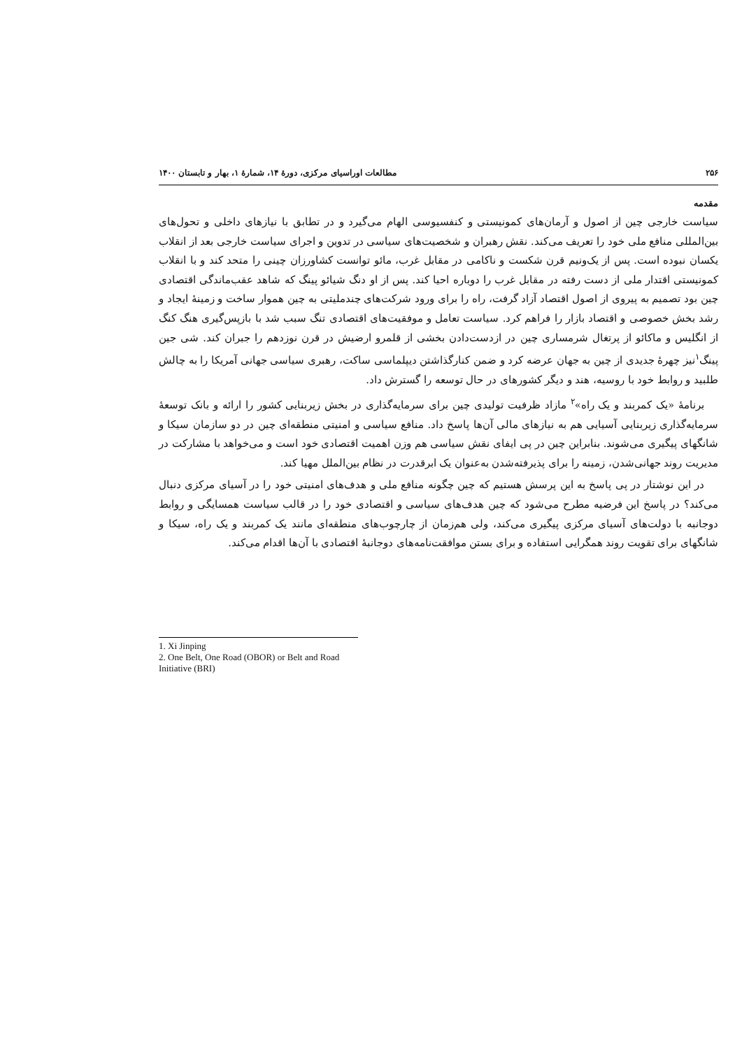۲۵۶ مطالعات اوراسیای مرکزی، دورهٔ ۱۴، شمارهٔ ۱، بهار و تابستان ۱۴۰۰
مقدمه
سیاست خارجی چین از اصول و آرمان‌های کمونیستی و کنفسیوسی الهام می‌گیرد و در تطابق با نیازهای داخلی و تحول‌های بین‌المللی منافع ملی خود را تعریف می‌کند. نقش رهبران و شخصیت‌های سیاسی در تدوین و اجرای سیاست خارجی بعد از انقلاب یکسان نبوده است. پس از یک‌ونیم قرن شکست و ناکامی در مقابل غرب، مائو توانست کشاورزان چینی را متحد کند و با انقلاب کمونیستی اقتدار ملی از دست رفته در مقابل غرب را دوباره احیا کند. پس از او دنگ شیائو پینگ که شاهد عقب‌ماندگی اقتصادی چین بود تصمیم به پیروی از اصول اقتصاد آزاد گرفت، راه را برای ورود شرکت‌های چندملیتی به چین هموار ساخت و زمینهٔ ایجاد و رشد بخش خصوصی و اقتصاد بازار را فراهم کرد. سیاست تعامل و موفقیت‌های اقتصادی تنگ سبب شد با بازپس‌گیری هنگ کنگ از انگلیس و ماکائو از پرتغال شرمساری چین در ازدست‌دادن بخشی از قلمرو ارضیش در قرن نوزدهم را جبران کند. شی جین پینگ<sup>۱</sup>نیز چهرهٔ جدیدی از چین به جهان عرضه کرد و ضمن کنارگذاشتن دیپلماسی ساکت، رهبری سیاسی جهانی آمریکا را به چالش طلبید و روابط خود با روسیه، هند و دیگر کشورهای در حال توسعه را گسترش داد.
برنامهٔ «یک کمربند و یک راه»<sup>۲</sup> مازاد ظرفیت تولیدی چین برای سرمایه‌گذاری در بخش زیربنایی کشور را ارائه و بانک توسعهٔ سرمایه‌گذاری زیربنایی آسیایی هم به نیازهای مالی آن‌ها پاسخ داد. منافع سیاسی و امنیتی منطقه‌ای چین در دو سازمان سیکا و شانگهای پیگیری می‌شوند. بنابراین چین در پی ایفای نقش سیاسی هم وزن اهمیت اقتصادی خود است و می‌خواهد با مشارکت در مدیریت روند جهانی‌شدن، زمینه را برای پذیرفته‌شدن به‌عنوان یک ابرقدرت در نظام بین‌الملل مهیا کند.
در این نوشتار در پی پاسخ به این پرسش هستیم که چین چگونه منافع ملی و هدف‌های امنیتی خود را در آسیای مرکزی دنبال می‌کند؟ در پاسخ این فرضیه مطرح می‌شود که چین هدف‌های سیاسی و اقتصادی خود را در قالب سیاست همسایگی و روابط دوجانبه با دولت‌های آسیای مرکزی پیگیری می‌کند، ولی هم‌زمان از چارچوب‌های منطقه‌ای مانند یک کمربند و یک راه، سیکا و شانگهای برای تقویت روند همگرایی استفاده و برای بستن موافقت‌نامه‌های دوجانبهٔ اقتصادی با آن‌ها اقدام می‌کند.
1. Xi Jinping
2. One Belt, One Road (OBOR) or Belt and Road Initiative (BRI)